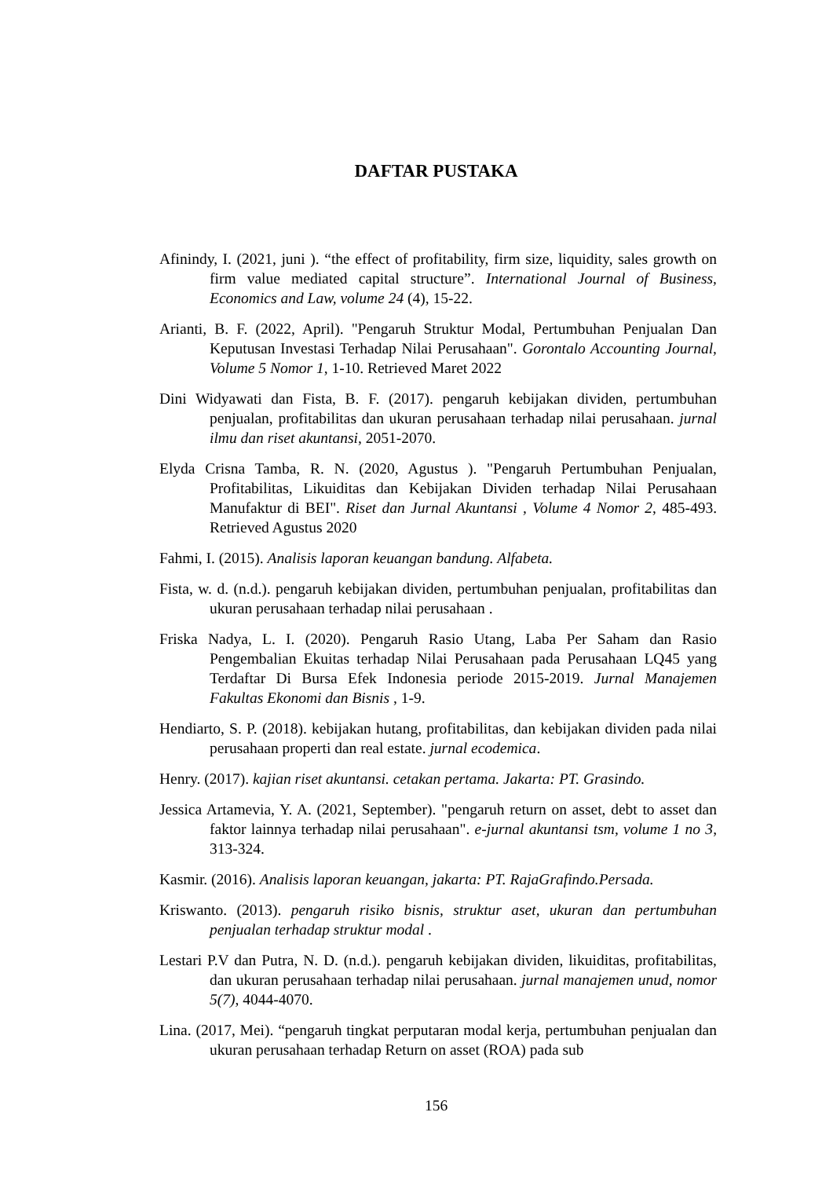DAFTAR PUSTAKA
Afinindy, I. (2021, juni ). “the effect of profitability, firm size, liquidity, sales growth on firm value mediated capital structure”. International Journal of Business, Economics and Law, volume 24 (4), 15-22.
Arianti, B. F. (2022, April). "Pengaruh Struktur Modal, Pertumbuhan Penjualan Dan Keputusan Investasi Terhadap Nilai Perusahaan". Gorontalo Accounting Journal, Volume 5 Nomor 1, 1-10. Retrieved Maret 2022
Dini Widyawati dan Fista, B. F. (2017). pengaruh kebijakan dividen, pertumbuhan penjualan, profitabilitas dan ukuran perusahaan terhadap nilai perusahaan. jurnal ilmu dan riset akuntansi, 2051-2070.
Elyda Crisna Tamba, R. N. (2020, Agustus ). "Pengaruh Pertumbuhan Penjualan, Profitabilitas, Likuiditas dan Kebijakan Dividen terhadap Nilai Perusahaan Manufaktur di BEI". Riset dan Jurnal Akuntansi , Volume 4 Nomor 2, 485-493. Retrieved Agustus 2020
Fahmi, I. (2015). Analisis laporan keuangan bandung. Alfabeta.
Fista, w. d. (n.d.). pengaruh kebijakan dividen, pertumbuhan penjualan, profitabilitas dan ukuran perusahaan terhadap nilai perusahaan .
Friska Nadya, L. I. (2020). Pengaruh Rasio Utang, Laba Per Saham dan Rasio Pengembalian Ekuitas terhadap Nilai Perusahaan pada Perusahaan LQ45 yang Terdaftar Di Bursa Efek Indonesia periode 2015-2019. Jurnal Manajemen Fakultas Ekonomi dan Bisnis , 1-9.
Hendiarto, S. P. (2018). kebijakan hutang, profitabilitas, dan kebijakan dividen pada nilai perusahaan properti dan real estate. jurnal ecodemica.
Henry. (2017). kajian riset akuntansi. cetakan pertama. Jakarta: PT. Grasindo.
Jessica Artamevia, Y. A. (2021, September). "pengaruh return on asset, debt to asset dan faktor lainnya terhadap nilai perusahaan". e-jurnal akuntansi tsm, volume 1 no 3, 313-324.
Kasmir. (2016). Analisis laporan keuangan, jakarta: PT. RajaGrafindo.Persada.
Kriswanto. (2013). pengaruh risiko bisnis, struktur aset, ukuran dan pertumbuhan penjualan terhadap struktur modal .
Lestari P.V dan Putra, N. D. (n.d.). pengaruh kebijakan dividen, likuiditas, profitabilitas, dan ukuran perusahaan terhadap nilai perusahaan. jurnal manajemen unud, nomor 5(7), 4044-4070.
Lina. (2017, Mei). “pengaruh tingkat perputaran modal kerja, pertumbuhan penjualan dan ukuran perusahaan terhadap Return on asset (ROA) pada sub
156